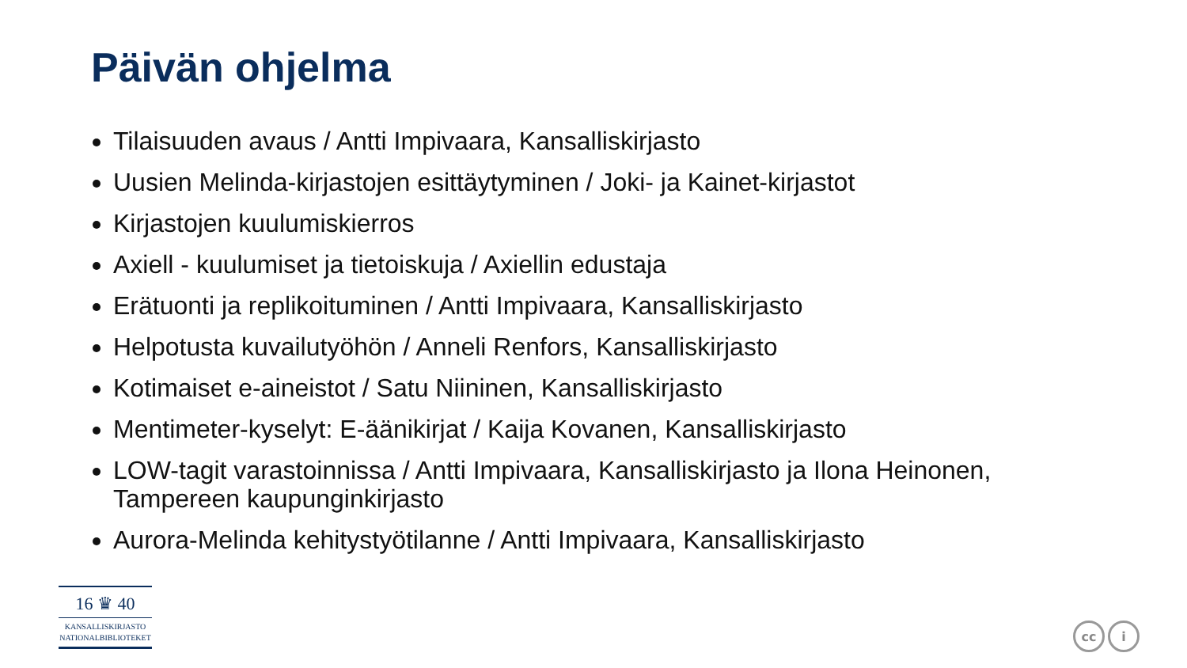Päivän ohjelma
Tilaisuuden avaus / Antti Impivaara, Kansalliskirjasto
Uusien Melinda-kirjastojen esittäytyminen / Joki- ja Kainet-kirjastot
Kirjastojen kuulumiskierros
Axiell - kuulumiset ja tietoiskuja / Axiellin edustaja
Erätuonti ja replikoituminen / Antti Impivaara, Kansalliskirjasto
Helpotusta kuvailutyöhön / Anneli Renfors, Kansalliskirjasto
Kotimaiset e-aineistot / Satu Niininen, Kansalliskirjasto
Mentimeter-kyselyt: E-äänikirjat / Kaija Kovanen, Kansalliskirjasto
LOW-tagit varastoinnissa / Antti Impivaara, Kansalliskirjasto ja Ilona Heinonen, Tampereen kaupunginkirjasto
Aurora-Melinda kehitystyötilanne / Antti Impivaara, Kansalliskirjasto
16 ♛ 40
KANSALLISKIRJASTO
NATIONALBIBLIOTEKET
cc i